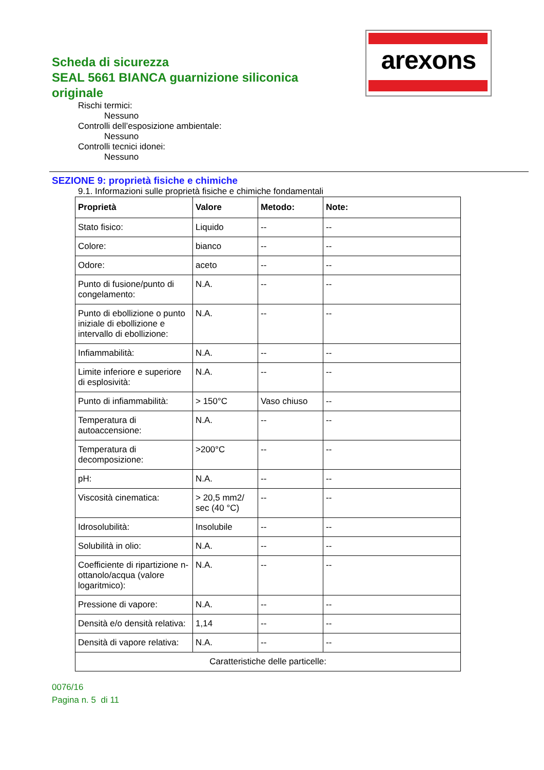arexons
Scheda di sicurezza
SEAL 5661 BIANCA guarnizione siliconica originale
Rischi termici:
Nessuno
Controlli dell’esposizione ambientale:
Nessuno
Controlli tecnici idonei:
Nessuno
SEZIONE 9: proprietà fisiche e chimiche
9.1. Informazioni sulle proprietà fisiche e chimiche fondamentali
| Proprietà | Valore | Metodo: | Note: |
| --- | --- | --- | --- |
| Stato fisico: | Liquido | -- | -- |
| Colore: | bianco | -- | -- |
| Odore: | aceto | -- | -- |
| Punto di fusione/punto di congelamento: | N.A. | -- | -- |
| Punto di ebollizione o punto iniziale di ebollizione e intervallo di ebollizione: | N.A. | -- | -- |
| Infiammabilità: | N.A. | -- | -- |
| Limite inferiore e superiore di esplosività: | N.A. | -- | -- |
| Punto di infiammabilità: | > 150°C | Vaso chiuso | -- |
| Temperatura di autoaccensione: | N.A. | -- | -- |
| Temperatura di decomposizione: | >200°C | -- | -- |
| pH: | N.A. | -- | -- |
| Viscosità cinematica: | > 20,5 mm2/ sec (40 °C) | -- | -- |
| Idrosolubilità: | Insolubile | -- | -- |
| Solubilità in olio: | N.A. | -- | -- |
| Coefficiente di ripartizione n-ottanolo/acqua (valore logaritmico): | N.A. | -- | -- |
| Pressione di vapore: | N.A. | -- | -- |
| Densità e/o densità relativa: | 1,14 | -- | -- |
| Densità di vapore relativa: | N.A. | -- | -- |
| Caratteristiche delle particelle: | | | |
0076/16
Pagina n. 5 di 11